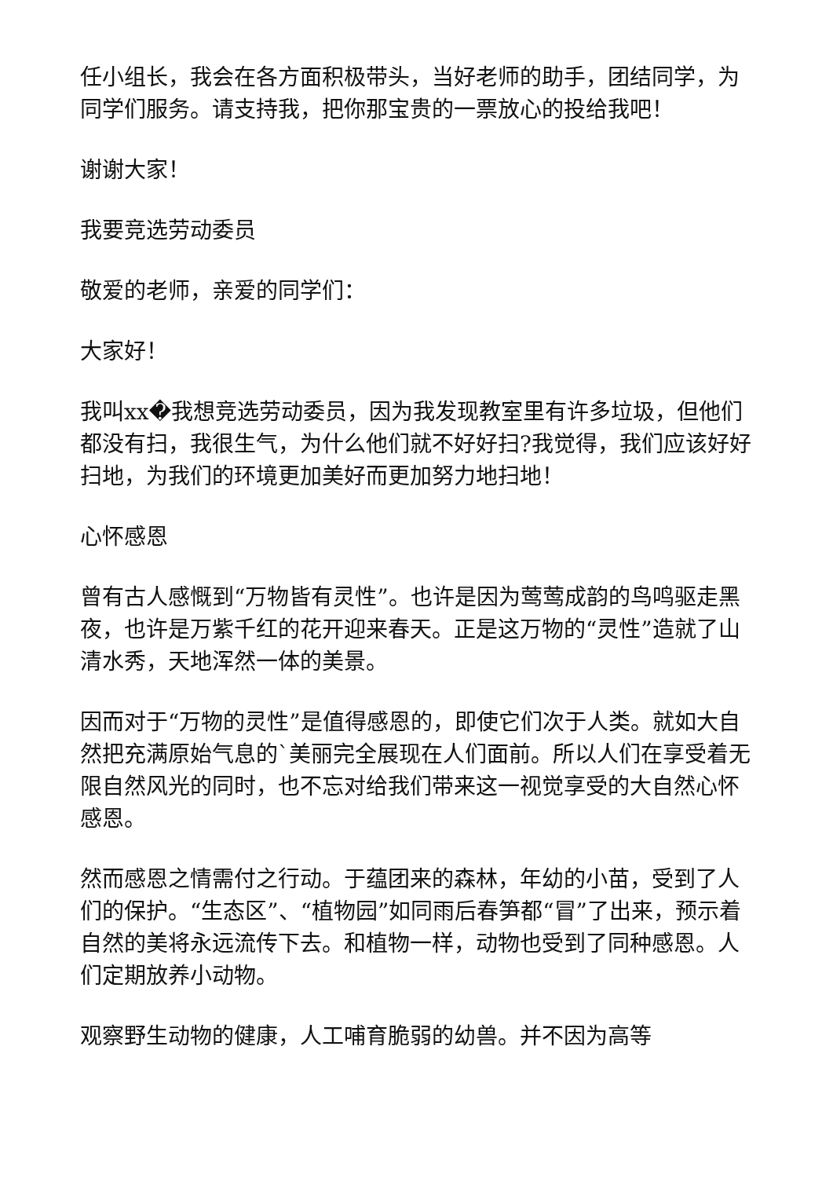任小组长，我会在各方面积极带头，当好老师的助手，团结同学，为同学们服务。请支持我，把你那宝贵的一票放心的投给我吧！
谢谢大家！
我要竞选劳动委员
敬爱的老师，亲爱的同学们：
大家好！
我叫xx�我想竞选劳动委员，因为我发现教室里有许多垃圾，但他们都没有扫，我很生气，为什么他们就不好好扫?我觉得，我们应该好好扫地，为我们的环境更加美好而更加努力地扫地！
心怀感恩
曾有古人感慨到“万物皆有灵性”。也许是因为莺莺成韵的鸟鸣驱走黑夜，也许是万紫千红的花开迎来春天。正是这万物的“灵性”造就了山清水秀，天地浑然一体的美景。
因而对于“万物的灵性”是值得感恩的，即使它们次于人类。就如大自然把充满原始气息的`美丽完全展现在人们面前。所以人们在享受着无限自然风光的同时，也不忘对给我们带来这一视觉享受的大自然心怀感恩。
然而感恩之情需付之行动。于蕴团来的森林，年幼的小苗，受到了人们的保护。“生态区”、“植物园”如同雨后春笋都“冒”了出来，预示着自然的美将永远流传下去。和植物一样，动物也受到了同种感恩。人们定期放养小动物。
观察野生动物的健康，人工哺育脆弱的幼兽。并不因为高等